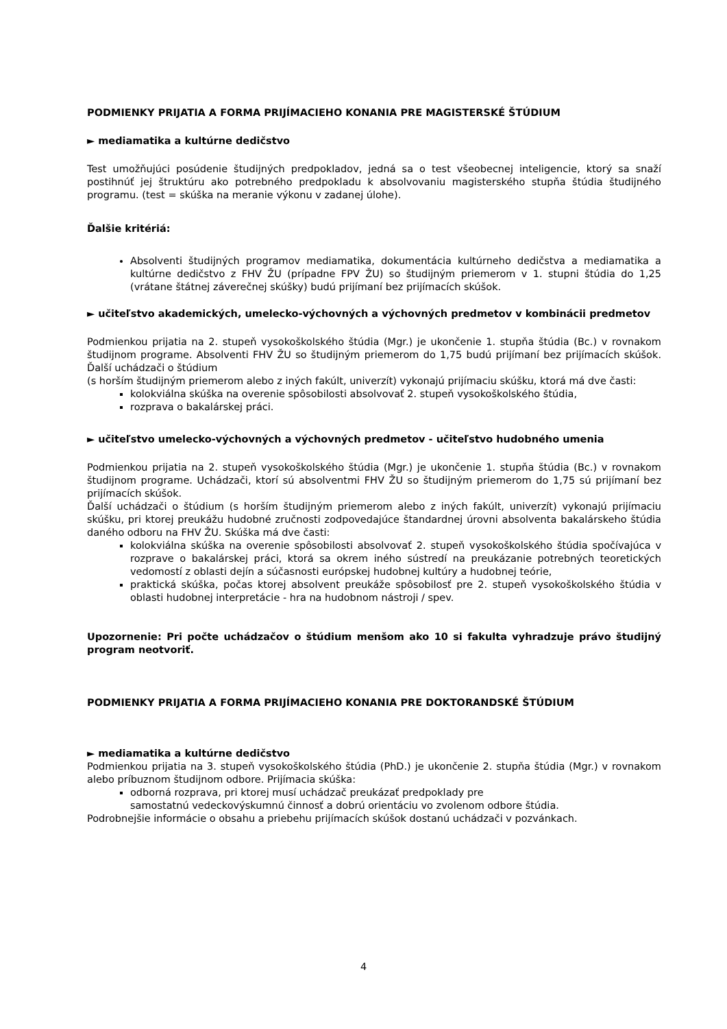PODMIENKY PRIJATIA A FORMA PRIJÍMACIEHO KONANIA PRE MAGISTERSKÉ ŠTÚDIUM
► mediamatika a kultúrne dedičstvo
Test umožňujúci posúdenie študijných predpokladov, jedná sa o test všeobecnej inteligencie, ktorý sa snaží postihnúť jej štruktúru ako potrebného predpokladu k absolvovaniu magisterského stupňa štúdia študijného programu. (test = skúška na meranie výkonu v zadanej úlohe).
Ďalšie kritériá:
Absolventi študijných programov mediamatika, dokumentácia kultúrneho dedičstva a mediamatika a kultúrne dedičstvo z FHV ŽU (prípadne FPV ŽU) so študijným priemerom v 1. stupni štúdia do 1,25 (vrátane štátnej záverečnej skúšky) budú prijímaní bez prijímacích skúšok.
► učiteľstvo akademických, umelecko-výchovných a výchovných predmetov v kombinácii predmetov
Podmienkou prijatia na 2. stupeň vysokoškolského štúdia (Mgr.) je ukončenie 1. stupňa štúdia (Bc.) v rovnakom študijnom programe. Absolventi FHV ŽU so študijným priemerom do 1,75 budú prijímaní bez prijímacích skúšok. Ďalší uchádzači o štúdium
(s horším študijným priemerom alebo z iných fakúlt, univerzít) vykonajú prijímaciu skúšku, ktorá má dve časti:
kolokviálna skúška na overenie spôsobilosti absolvovať 2. stupeň vysokoškolského štúdia,
rozprava o bakalárskej práci.
► učiteľstvo umelecko-výchovných a výchovných predmetov - učiteľstvo hudobného umenia
Podmienkou prijatia na 2. stupeň vysokoškolského štúdia (Mgr.) je ukončenie 1. stupňa štúdia (Bc.) v rovnakom študijnom programe. Uchádzači, ktorí sú absolventmi FHV ŽU so študijným priemerom do 1,75 sú prijímaní bez prijímacích skúšok.
Ďalší uchádzači o štúdium (s horším študijným priemerom alebo z iných fakúlt, univerzít) vykonajú prijímaciu skúšku, pri ktorej preukážu hudobné zručnosti zodpovedajúce štandardnej úrovni absolventa bakalárskeho štúdia daného odboru na FHV ŽU. Skúška má dve časti:
kolokviálna skúška na overenie spôsobilosti absolvovať 2. stupeň vysokoškolského štúdia spočívajúca v rozprave o bakalárskej práci, ktorá sa okrem iného sústredí na preukázanie potrebných teoretických vedomostí z oblasti dejín a súčasnosti európskej hudobnej kultúry a hudobnej teórie,
praktická skúška, počas ktorej absolvent preukáže spôsobilosť pre 2. stupeň vysokoškolského štúdia v oblasti hudobnej interpretácie - hra na hudobnom nástroji / spev.
Upozornenie: Pri počte uchádzačov o štúdium menšom ako 10 si fakulta vyhradzuje právo študijný program neotvoriť.
PODMIENKY PRIJATIA A FORMA PRIJÍMACIEHO KONANIA PRE DOKTORANDSKÉ ŠTÚDIUM
► mediamatika a kultúrne dedičstvo
Podmienkou prijatia na 3. stupeň vysokoškolského štúdia (PhD.) je ukončenie 2. stupňa štúdia (Mgr.) v rovnakom alebo príbuznom študijnom odbore. Prijímacia skúška:
odborná rozprava, pri ktorej musí uchádzač preukázať predpoklady pre
samostatnú vedeckovýskumnú činnosť a dobrú orientáciu vo zvolenom odbore štúdia.
Podrobnejšie informácie o obsahu a priebehu prijímacích skúšok dostanú uchádzači v pozvánkach.
4